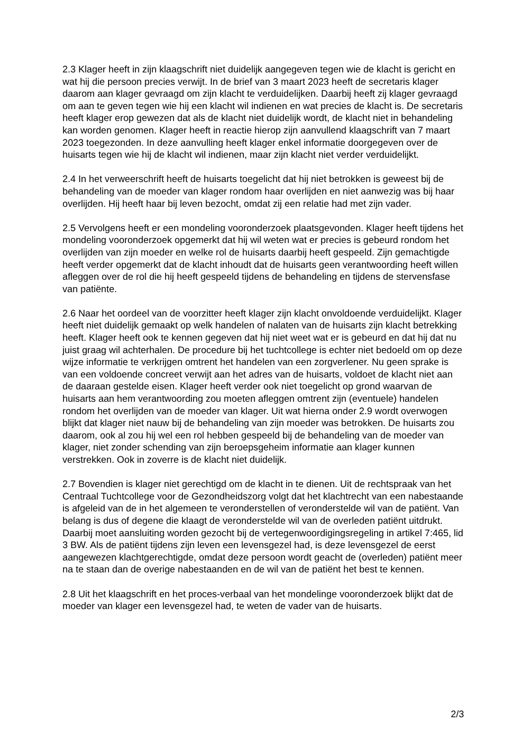2.3 Klager heeft in zijn klaagschrift niet duidelijk aangegeven tegen wie de klacht is gericht en wat hij die persoon precies verwijt. In de brief van 3 maart 2023 heeft de secretaris klager daarom aan klager gevraagd om zijn klacht te verduidelijken. Daarbij heeft zij klager gevraagd om aan te geven tegen wie hij een klacht wil indienen en wat precies de klacht is. De secretaris heeft klager erop gewezen dat als de klacht niet duidelijk wordt, de klacht niet in behandeling kan worden genomen. Klager heeft in reactie hierop zijn aanvullend klaagschrift van 7 maart 2023 toegezonden. In deze aanvulling heeft klager enkel informatie doorgegeven over de huisarts tegen wie hij de klacht wil indienen, maar zijn klacht niet verder verduidelijkt.
2.4 In het verweerschrift heeft de huisarts toegelicht dat hij niet betrokken is geweest bij de behandeling van de moeder van klager rondom haar overlijden en niet aanwezig was bij haar overlijden. Hij heeft haar bij leven bezocht, omdat zij een relatie had met zijn vader.
2.5 Vervolgens heeft er een mondeling vooronderzoek plaatsgevonden. Klager heeft tijdens het mondeling vooronderzoek opgemerkt dat hij wil weten wat er precies is gebeurd rondom het overlijden van zijn moeder en welke rol de huisarts daarbij heeft gespeeld. Zijn gemachtigde heeft verder opgemerkt dat de klacht inhoudt dat de huisarts geen verantwoording heeft willen afleggen over de rol die hij heeft gespeeld tijdens de behandeling en tijdens de stervensfase van patiënte.
2.6 Naar het oordeel van de voorzitter heeft klager zijn klacht onvoldoende verduidelijkt. Klager heeft niet duidelijk gemaakt op welk handelen of nalaten van de huisarts zijn klacht betrekking heeft. Klager heeft ook te kennen gegeven dat hij niet weet wat er is gebeurd en dat hij dat nu juist graag wil achterhalen. De procedure bij het tuchtcollege is echter niet bedoeld om op deze wijze informatie te verkrijgen omtrent het handelen van een zorgverlener. Nu geen sprake is van een voldoende concreet verwijt aan het adres van de huisarts, voldoet de klacht niet aan de daaraan gestelde eisen. Klager heeft verder ook niet toegelicht op grond waarvan de huisarts aan hem verantwoording zou moeten afleggen omtrent zijn (eventuele) handelen rondom het overlijden van de moeder van klager. Uit wat hierna onder 2.9 wordt overwogen blijkt dat klager niet nauw bij de behandeling van zijn moeder was betrokken. De huisarts zou daarom, ook al zou hij wel een rol hebben gespeeld bij de behandeling van de moeder van klager, niet zonder schending van zijn beroepsgeheim informatie aan klager kunnen verstrekken. Ook in zoverre is de klacht niet duidelijk.
2.7 Bovendien is klager niet gerechtigd om de klacht in te dienen. Uit de rechtspraak van het Centraal Tuchtcollege voor de Gezondheidszorg volgt dat het klachtrecht van een nabestaande is afgeleid van de in het algemeen te veronderstellen of veronderstelde wil van de patiënt. Van belang is dus of degene die klaagt de veronderstelde wil van de overleden patiënt uitdrukt. Daarbij moet aansluiting worden gezocht bij de vertegenwoordigingsregeling in artikel 7:465, lid 3 BW. Als de patiënt tijdens zijn leven een levensgezel had, is deze levensgezel de eerst aangewezen klachtgerechtigde, omdat deze persoon wordt geacht de (overleden) patiënt meer na te staan dan de overige nabestaanden en de wil van de patiënt het best te kennen.
2.8 Uit het klaagschrift en het proces-verbaal van het mondelinge vooronderzoek blijkt dat de moeder van klager een levensgezel had, te weten de vader van de huisarts.
2/3